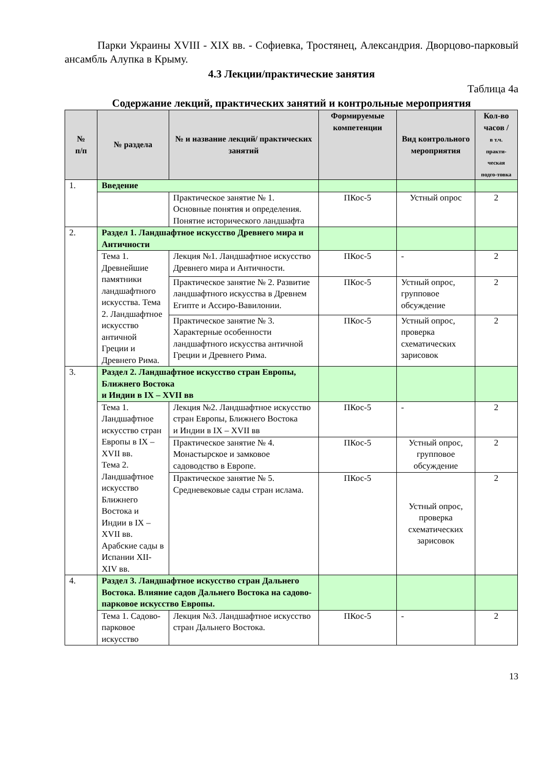Парки Украины XVIII - XIX вв. - Софиевка, Тростянец, Александрия. Дворцово-парковый ансамбль Алупка в Крыму.
4.3 Лекции/практические занятия
Таблица 4а
Содержание лекций, практических занятий и контрольные мероприятия
| № п/п | № раздела | № и название лекций/ практических занятий | Формируемые компетенции | Вид контрольного мероприятия | Кол-во часов / в т.ч. практи-ческая подго-товка |
| --- | --- | --- | --- | --- | --- |
| 1. | Введение | | | | |
| | | Практическое занятие № 1. Основные понятия и определения. Понятие исторического ландшафта | ПКос-5 | Устный опрос | 2 |
| 2. | Раздел 1. Ландшафтное искусство Древнего мира и Античности | | | | |
| | Тема 1. Древнейшие памятники ландшафтного искусства. Тема 2. Ландшафтное искусство античной Греции и Древнего Рима. | Лекция №1. Ландшафтное искусство Древнего мира и Античности. | ПКос-5 | - | 2 |
| | | Практическое занятие № 2. Развитие ландшафтного искусства в Древнем Египте и Ассиро-Вавилонии. | ПКос-5 | Устный опрос, групповое обсуждение | 2 |
| | | Практическое занятие № 3. Характерные особенности ландшафтного искусства античной Греции и Древнего Рима. | ПКос-5 | Устный опрос, проверка схематических зарисовок | 2 |
| 3. | Раздел 2. Ландшафтное искусство стран Европы, Ближнего Востока и Индии в IX – XVII вв | | | | |
| | Тема 1. Ландшафтное искусство стран Европы в IX – XVII вв. Тема 2. Ландшафтное искусство Ближнего Востока и Индии в IX – XVII вв. Арабские сады в Испании XII-XIV вв. | Лекция №2. Ландшафтное искусство стран Европы, Ближнего Востока и Индии в IX – XVII вв | ПКос-5 | - | 2 |
| | | Практическое занятие № 4. Монастырское и замковое садоводство в Европе. | ПКос-5 | Устный опрос, групповое обсуждение | 2 |
| | | Практическое занятие № 5. Средневековые сады стран ислама. | ПКос-5 | Устный опрос, проверка схематических зарисовок | 2 |
| 4. | Раздел 3. Ландшафтное искусство стран Дальнего Востока. Влияние садов Дальнего Востока на садово-парковое искусство Европы. | | | | |
| | Тема 1. Садово-парковое искусство | Лекция №3. Ландшафтное искусство стран Дальнего Востока. | ПКос-5 | - | 2 |
13